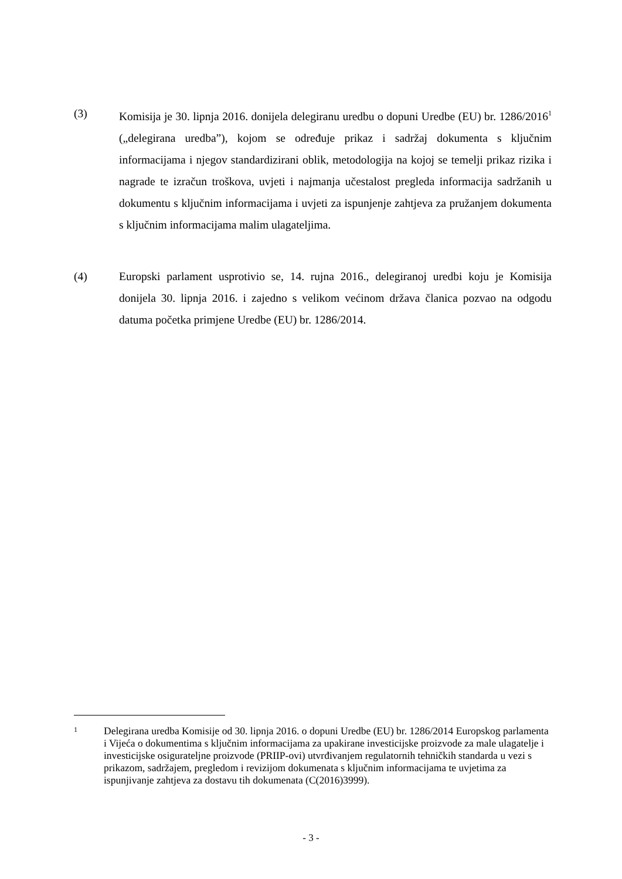(3) Komisija je 30. lipnja 2016. donijela delegiranu uredbu o dopuni Uredbe (EU) br. 1286/2016<sup>1</sup> („delegirana uredba”), kojom se određuje prikaz i sadržaj dokumenta s ključnim informacijama i njegov standardizirani oblik, metodologija na kojoj se temelji prikaz rizika i nagrade te izračun troškova, uvjeti i najmanja učestalost pregleda informacija sadržanih u dokumentu s ključnim informacijama i uvjeti za ispunjenje zahtjeva za pružanjem dokumenta s ključnim informacijama malim ulagateljima.
(4) Europski parlament usprotivio se, 14. rujna 2016., delegiranoj uredbi koju je Komisija donijela 30. lipnja 2016. i zajedno s velikom većinom država članica pozvao na odgodu datuma početka primjene Uredbe (EU) br. 1286/2014.
1
Delegirana uredba Komisije od 30. lipnja 2016. o dopuni Uredbe (EU) br. 1286/2014 Europskog parlamenta i Vijeća o dokumentima s ključnim informacijama za upakirane investicijske proizvode za male ulagatelje i investicijske osigurateljne proizvode (PRIIP-ovi) utvrđivanjem regulatornih tehničkih standarda u vezi s prikazom, sadržajem, pregledom i revizijom dokumenata s ključnim informacijama te uvjetima za ispunjivanje zahtjeva za dostavu tih dokumenata (C(2016)3999).
- 3 -